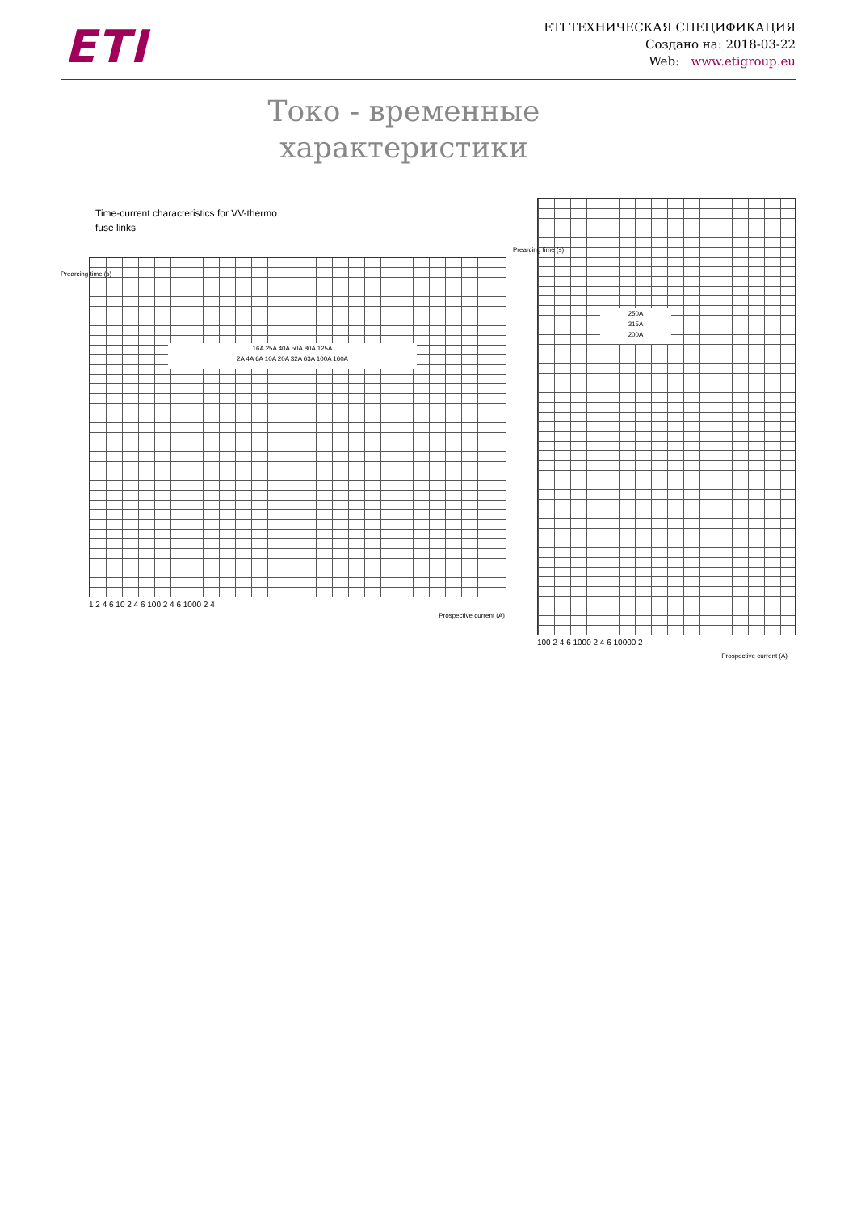ETI
ETI ТЕХНИЧЕСКАЯ СПЕЦИФИКАЦИЯ
Создано на: 2018-03-22
Web: www.etigroup.eu
Токо - временные характеристики
Time-current characteristics for VV-thermo
fuse links
16A 25A 40A 50A 80A 125A
2A 4A 6A 10A 20A 32A 63A 100A 160A
1 2 4 6 10 2 4 6 100 2 4 6 1000 2 4
Prospective current (A)
Prearcing time (s)
250A
315A
200A
Prearcing time (s)
100 2 4 6 1000 2 4 6 10000 2
Prospective current (A)